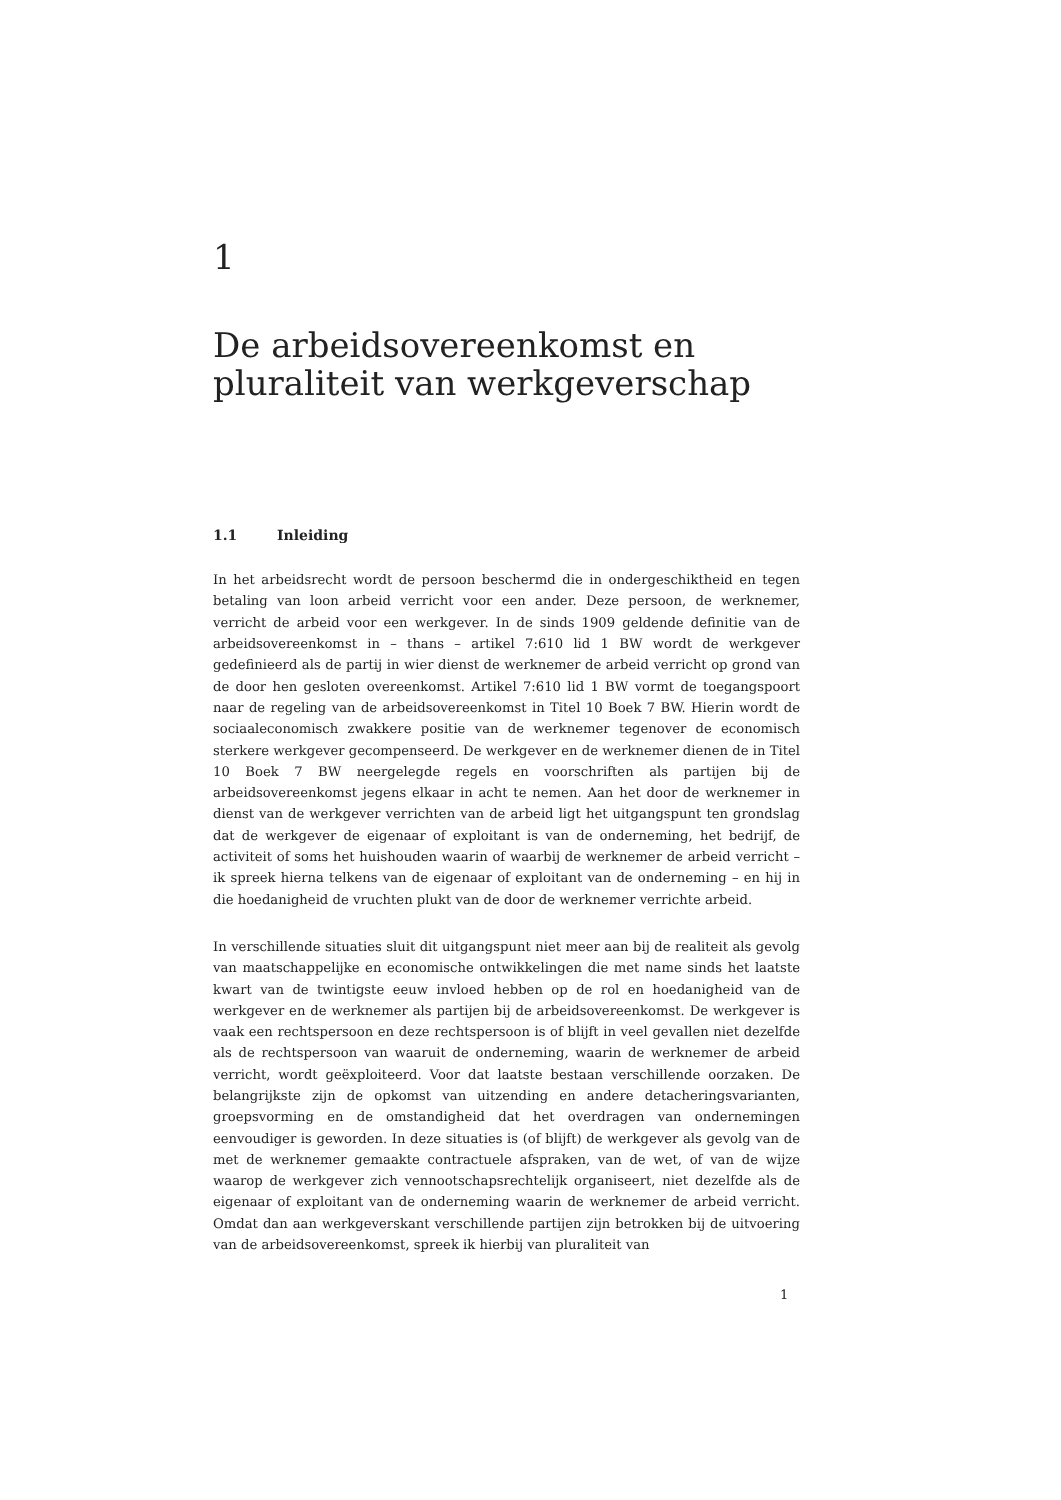1
De arbeidsovereenkomst en pluraliteit van werkgeverschap
1.1 Inleiding
In het arbeidsrecht wordt de persoon beschermd die in ondergeschiktheid en tegen betaling van loon arbeid verricht voor een ander. Deze persoon, de werknemer, verricht de arbeid voor een werkgever. In de sinds 1909 geldende definitie van de arbeidsovereenkomst in – thans – artikel 7:610 lid 1 BW wordt de werkgever gedefinieerd als de partij in wier dienst de werknemer de arbeid verricht op grond van de door hen gesloten overeenkomst. Artikel 7:610 lid 1 BW vormt de toegangspoort naar de regeling van de arbeidsovereenkomst in Titel 10 Boek 7 BW. Hierin wordt de sociaaleconomisch zwakkere positie van de werknemer tegenover de economisch sterkere werkgever gecompenseerd. De werkgever en de werknemer dienen de in Titel 10 Boek 7 BW neergelegde regels en voorschriften als partijen bij de arbeidsovereenkomst jegens elkaar in acht te nemen. Aan het door de werknemer in dienst van de werkgever verrichten van de arbeid ligt het uitgangspunt ten grondslag dat de werkgever de eigenaar of exploitant is van de onderneming, het bedrijf, de activiteit of soms het huishouden waarin of waarbij de werknemer de arbeid verricht – ik spreek hierna telkens van de eigenaar of exploitant van de onderneming – en hij in die hoedanigheid de vruchten plukt van de door de werknemer verrichte arbeid.
In verschillende situaties sluit dit uitgangspunt niet meer aan bij de realiteit als gevolg van maatschappelijke en economische ontwikkelingen die met name sinds het laatste kwart van de twintigste eeuw invloed hebben op de rol en hoedanigheid van de werkgever en de werknemer als partijen bij de arbeidsovereenkomst. De werkgever is vaak een rechtspersoon en deze rechtspersoon is of blijft in veel gevallen niet dezelfde als de rechtspersoon van waaruit de onderneming, waarin de werknemer de arbeid verricht, wordt geëxploiteerd. Voor dat laatste bestaan verschillende oorzaken. De belangrijkste zijn de opkomst van uitzending en andere detacheringsvarianten, groepsvorming en de omstandigheid dat het overdragen van ondernemingen eenvoudiger is geworden. In deze situaties is (of blijft) de werkgever als gevolg van de met de werknemer gemaakte contractuele afspraken, van de wet, of van de wijze waarop de werkgever zich vennootschapsrechtelijk organiseert, niet dezelfde als de eigenaar of exploitant van de onderneming waarin de werknemer de arbeid verricht. Omdat dan aan werkgeverskant verschillende partijen zijn betrokken bij de uitvoering van de arbeidsovereenkomst, spreek ik hierbij van pluraliteit van
1